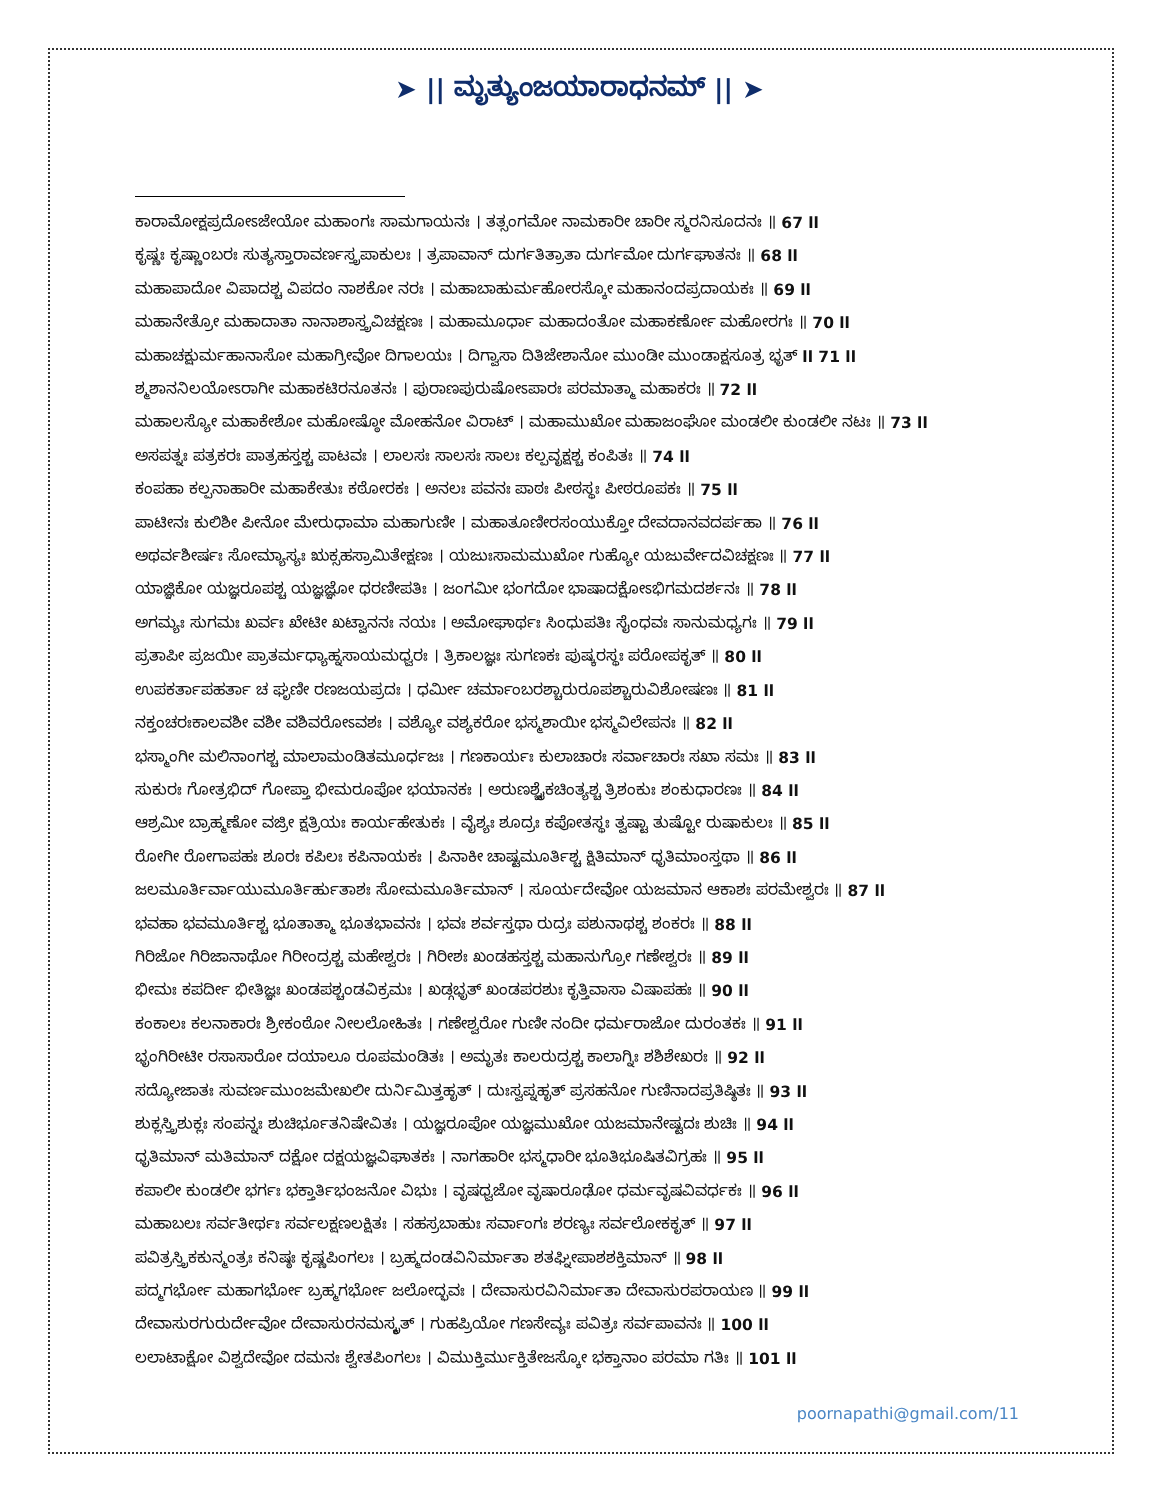➤ || ಮೃತ್ಯುಂಜಯಾರಾಧನಮ್ || ➤
ಕಾರಾಮೋಕ್ಷಪ್ರದೋಽಜೇಯೋ ಮಹಾಂಗಃ ಸಾಮಗಾಯನಃ । ತತ್ಸಂಗಮೋ ನಾಮಕಾರೀ ಚಾರೀ ಸ್ಮರನಿಸೂದನಃ ॥ 67 ll
ಕೃಷ್ಣಃ ಕೃಷ್ಣಾಂಬರಃ ಸುತ್ಯಸ್ತಾರಾವರ್ಣಸ್ತ್ರಪಾಕುಲಃ । ತ್ರಪಾವಾನ್ ದುರ್ಗತಿತ್ರಾತಾ ದುರ್ಗಮೋ ದುರ್ಗಘಾತನಃ ॥ 68 ll
ಮಹಾಪಾದೋ ವಿಪಾದಶ್ಚ ವಿಪದಂ ನಾಶಕೋ ನರಃ । ಮಹಾಬಾಹುರ್ಮಹೋರಸ್ಕೋ ಮಹಾನಂದಪ್ರದಾಯಕಃ ॥ 69 ll
ಮಹಾನೇತ್ರೋ ಮಹಾದಾತಾ ನಾನಾಶಾಸ್ತ್ರವಿಚಕ್ಷಣಃ । ಮಹಾಮೂರ್ಧಾ ಮಹಾದಂತೋ ಮಹಾಕರ್ಣೋ ಮಹೋರಗಃ ॥ 70 ll
ಮಹಾಚಕ್ಷುರ್ಮಹಾನಾಸೋ ಮಹಾಗ್ರೀವೋ ದಿಗಾಲಯಃ । ದಿಗ್ವಾಸಾ ದಿತಿಜೇಶಾನೋ ಮುಂಡೀ ಮುಂಡಾಕ್ಷಸೂತ್ರ ಭೃತ್ ll 71 ll
ಶ್ಮಶಾನನಿಲಯೋಽರಾಗೀ ಮಹಾಕಟಿರನೂತನಃ । ಪುರಾಣಪುರುಷೋಽಪಾರಃ ಪರಮಾತ್ಮಾ ಮಹಾಕರಃ ॥ 72 ll
ಮಹಾಲಸ್ಯೋ ಮಹಾಕೇಶೋ ಮಹೋಷ್ಠೋ ಮೋಹನೋ ವಿರಾಟ್ । ಮಹಾಮುಖೋ ಮಹಾಜಂಘೋ ಮಂಡಲೀ ಕುಂಡಲೀ ನಟಃ ॥ 73 ll
ಅಸಪತ್ನಃ ಪತ್ರಕರಃ ಪಾತ್ರಹಸ್ತಶ್ಚ ಪಾಟವಃ । ಲಾಲಸಃ ಸಾಲಸಃ ಸಾಲಃ ಕಲ್ಪವೃಕ್ಷಶ್ಚ ಕಂಪಿತಃ ॥ 74 ll
ಕಂಪಹಾ ಕಲ್ಪನಾಹಾರೀ ಮಹಾಕೇತುಃ ಕಠೋರಕಃ । ಅನಲಃ ಪವನಃ ಪಾಠಃ ಪೀಠಸ್ಥಃ ಪೀಠರೂಪಕಃ ॥ 75 ll
ಪಾಟೀನಃ ಕುಲಿಶೀ ಪೀನೋ ಮೇರುಧಾಮಾ ಮಹಾಗುಣೀ । ಮಹಾತೂಣೀರಸಂಯುಕ್ತೋ ದೇವದಾನವದರ್ಪಹಾ ॥ 76 ll
ಅಥರ್ವಶೀರ್ಷಃ ಸೋಮ್ಯಾಸ್ಯಃ ಋಕ್ಸಹಸ್ರಾಮಿತೇಕ್ಷಣಃ । ಯಜುಃಸಾಮಮುಖೋ ಗುಹ್ಯೋ ಯಜುರ್ವೇದವಿಚಕ್ಷಣಃ ॥ 77 ll
ಯಾಜ್ಞಿಕೋ ಯಜ್ಞರೂಪಶ್ಚ ಯಜ್ಞಜ್ಞೋ ಧರಣೀಪತಿಃ । ಜಂಗಮೀ ಭಂಗದೋ ಭಾಷಾದಕ್ಷೋಽಭಿಗಮದರ್ಶನಃ ॥ 78 ll
ಅಗಮ್ಯಃ ಸುಗಮಃ ಖರ್ವಃ ಖೇಟೀ ಖಟ್ವಾನನಃ ನಯಃ । ಅಮೋಘಾರ್ಥಃ ಸಿಂಧುಪತಿಃ ಸೈಂಧವಃ ಸಾನುಮಧ್ಯಗಃ ॥ 79 ll
ಪ್ರತಾಪೀ ಪ್ರಜಯೀ ಪ್ರಾತರ್ಮಧ್ಯಾಹ್ನಸಾಯಮಧ್ವರಃ । ತ್ರಿಕಾಲಜ್ಞಃ ಸುಗಣಕಃ ಪುಷ್ಕರಸ್ಥಃ ಪರೋಪಕೃತ್ ॥ 80 ll
ಉಪಕರ್ತಾಪಹರ್ತಾ ಚ ಘೃಣೀ ರಣಜಯಪ್ರದಃ । ಧರ್ಮೀ ಚರ್ಮಾಂಬರಶ್ಚಾರುರೂಪಶ್ಚಾರುವಿಶೋಷಣಃ ॥ 81 ll
ನಕ್ತಂಚರಃಕಾಲವಶೀ ವಶೀ ವಶಿವರೋಽವಶಃ । ವಶ್ಯೋ ವಶ್ಯಕರೋ ಭಸ್ಮಶಾಯೀ ಭಸ್ಮವಿಲೇಪನಃ ॥ 82 ll
ಭಸ್ಮಾಂಗೀ ಮಲಿನಾಂಗಶ್ಚ ಮಾಲಾಮಂಡಿತಮೂರ್ಧಜಃ । ಗಣಕಾರ್ಯಃ ಕುಲಾಚಾರಃ ಸರ್ವಾಚಾರಃ ಸಖಾ ಸಮಃ ॥ 83 ll
ಸುಕುರಃ ಗೋತ್ರಭಿದ್ ಗೋಪ್ತಾ ಭೀಮರೂಪೋ ಭಯಾನಕಃ । ಅರುಣಶ್ಚೈಕಚಿಂತ್ಯಶ್ಚ ತ್ರಿಶಂಕುಃ ಶಂಕುಧಾರಣಃ ॥ 84 ll
ಆಶ್ರಮೀ ಬ್ರಾಹ್ಮಣೋ ವಜ್ರೀ ಕ್ಷತ್ರಿಯಃ ಕಾರ್ಯಹೇತುಕಃ । ವೈಶ್ಯಃ ಶೂದ್ರಃ ಕಪೋತಸ್ಥಃ ತ್ವಷ್ಟಾ ತುಷ್ಟೋ ರುಷಾಕುಲಃ ॥ 85 ll
ರೋಗೀ ರೋಗಾಪಹಃ ಶೂರಃ ಕಪಿಲಃ ಕಪಿನಾಯಕಃ । ಪಿನಾಕೀ ಚಾಷ್ಟಮೂರ್ತಿಶ್ಚ ಕ್ಷಿತಿಮಾನ್ ಧೃತಿಮಾಂಸ್ತಥಾ ॥ 86 ll
ಜಲಮೂರ್ತಿರ್ವಾಯುಮೂರ್ತಿರ್ಹುತಾಶಃ ಸೋಮಮೂರ್ತಿಮಾನ್ । ಸೂರ್ಯದೇವೋ ಯಜಮಾನ ಆಕಾಶಃ ಪರಮೇಶ್ವರಃ ॥ 87 ll
ಭವಹಾ ಭವಮೂರ್ತಿಶ್ಚ ಭೂತಾತ್ಮಾ ಭೂತಭಾವನಃ । ಭವಃ ಶರ್ವಸ್ತಥಾ ರುದ್ರಃ ಪಶುನಾಥಶ್ಚ ಶಂಕರಃ ॥ 88 ll
ಗಿರಿಜೋ ಗಿರಿಜಾನಾಥೋ ಗಿರೀಂದ್ರಶ್ಚ ಮಹೇಶ್ವರಃ । ಗಿರೀಶಃ ಖಂಡಹಸ್ತಶ್ಚ ಮಹಾನುಗ್ರೋ ಗಣೇಶ್ವರಃ ॥ 89 ll
ಭೀಮಃ ಕಪರ್ದೀ ಭೀತಿಜ್ಞಃ ಖಂಡಪಶ್ಚಂಡವಿಕ್ರಮಃ । ಖಡ್ಗಭೃತ್ ಖಂಡಪರಶುಃ ಕೃತ್ತಿವಾಸಾ ವಿಷಾಪಹಃ ॥ 90 ll
ಕಂಕಾಲಃ ಕಲನಾಕಾರಃ ಶ್ರೀಕಂಠೋ ನೀಲಲೋಹಿತಃ । ಗಣೇಶ್ವರೋ ಗುಣೀ ನಂದೀ ಧರ್ಮರಾಜೋ ದುರಂತಕಃ ॥ 91 ll
ಭೃಂಗಿರೀಟೀ ರಸಾಸಾರೋ ದಯಾಲೂ ರೂಪಮಂಡಿತಃ । ಅಮೃತಃ ಕಾಲರುದ್ರಶ್ಚ ಕಾಲಾಗ್ನಿಃ ಶಶಿಶೇಖರಃ ॥ 92 ll
ಸದ್ಯೋಜಾತಃ ಸುವರ್ಣಮುಂಜಮೇಖಲೀ ದುರ್ನಿಮಿತ್ತಹೃತ್ । ದುಃಸ್ವಪ್ನಹೃತ್ ಪ್ರಸಹನೋ ಗುಣಿನಾದಪ್ರತಿಷ್ಠಿತಃ ॥ 93 ll
ಶುಕ್ಲಸ್ತ್ರಿಶುಕ್ಲಃ ಸಂಪನ್ನಃ ಶುಚಿರ್ಭೂತನಿಷೇವಿತಃ । ಯಜ್ಞರೂಪೋ ಯಜ್ಞಮುಖೋ ಯಜಮಾನೇಷ್ಟದಃ ಶುಚಿಃ ॥ 94 ll
ಧೃತಿಮಾನ್ ಮತಿಮಾನ್ ದಕ್ಷೋ ದಕ್ಷಯಜ್ಞವಿಘಾತಕಃ । ನಾಗಹಾರೀ ಭಸ್ಮಧಾರೀ ಭೂತಿಭೂಷಿತವಿಗ್ರಹಃ ॥ 95 ll
ಕಪಾಲೀ ಕುಂಡಲೀ ಭರ್ಗಃ ಭಕ್ತಾರ್ತಿಭಂಜನೋ ವಿಭುಃ । ವೃಷಧ್ವಜೋ ವೃಷಾರೂಢೋ ಧರ್ಮವೃಷವಿವರ್ಧಕಃ ॥ 96 ll
ಮಹಾಬಲಃ ಸರ್ವತೀರ್ಥಃ ಸರ್ವಲಕ್ಷಣಲಕ್ಷಿತಃ । ಸಹಸ್ರಬಾಹುಃ ಸರ್ವಾಂಗಃ ಶರಣ್ಯಃ ಸರ್ವಲೋಕಕೃತ್ ॥ 97 ll
ಪವಿತ್ರಸ್ತ್ರಿಕಕುನ್ಮಂತ್ರಃ ಕನಿಷ್ಠಃ ಕೃಷ್ಣಪಿಂಗಲಃ । ಬ್ರಹ್ಮದಂಡವಿನಿರ್ಮಾತಾ ಶತಘ್ನೀಪಾಶಶಕ್ತಿಮಾನ್ ॥ 98 ll
ಪದ್ಮಗರ್ಭೋ ಮಹಾಗರ್ಭೋ ಬ್ರಹ್ಮಗರ್ಭೋ ಜಲೋದ್ಭವಃ । ದೇವಾಸುರವಿನಿರ್ಮಾತಾ ದೇವಾಸುರಪರಾಯಣ ॥ 99 ll
ದೇವಾಸುರಗುರುರ್ದೇವೋ ದೇವಾಸುರನಮಸ್ಕೃತ್ । ಗುಹಪ್ರಿಯೋ ಗಣಸೇವ್ಯಃ ಪವಿತ್ರಃ ಸರ್ವಪಾವನಃ ॥ 100 ll
ಲಲಾಟಾಕ್ಷೋ ವಿಶ್ವದೇವೋ ದಮನಃ ಶ್ವೇತಪಿಂಗಲಃ । ವಿಮುಕ್ತಿರ್ಮುಕ್ತಿತೇಜಸ್ಕೋ ಭಕ್ತಾನಾಂ ಪರಮಾ ಗತಿಃ ॥ 101 ll
poornapathi@gmail.com/11